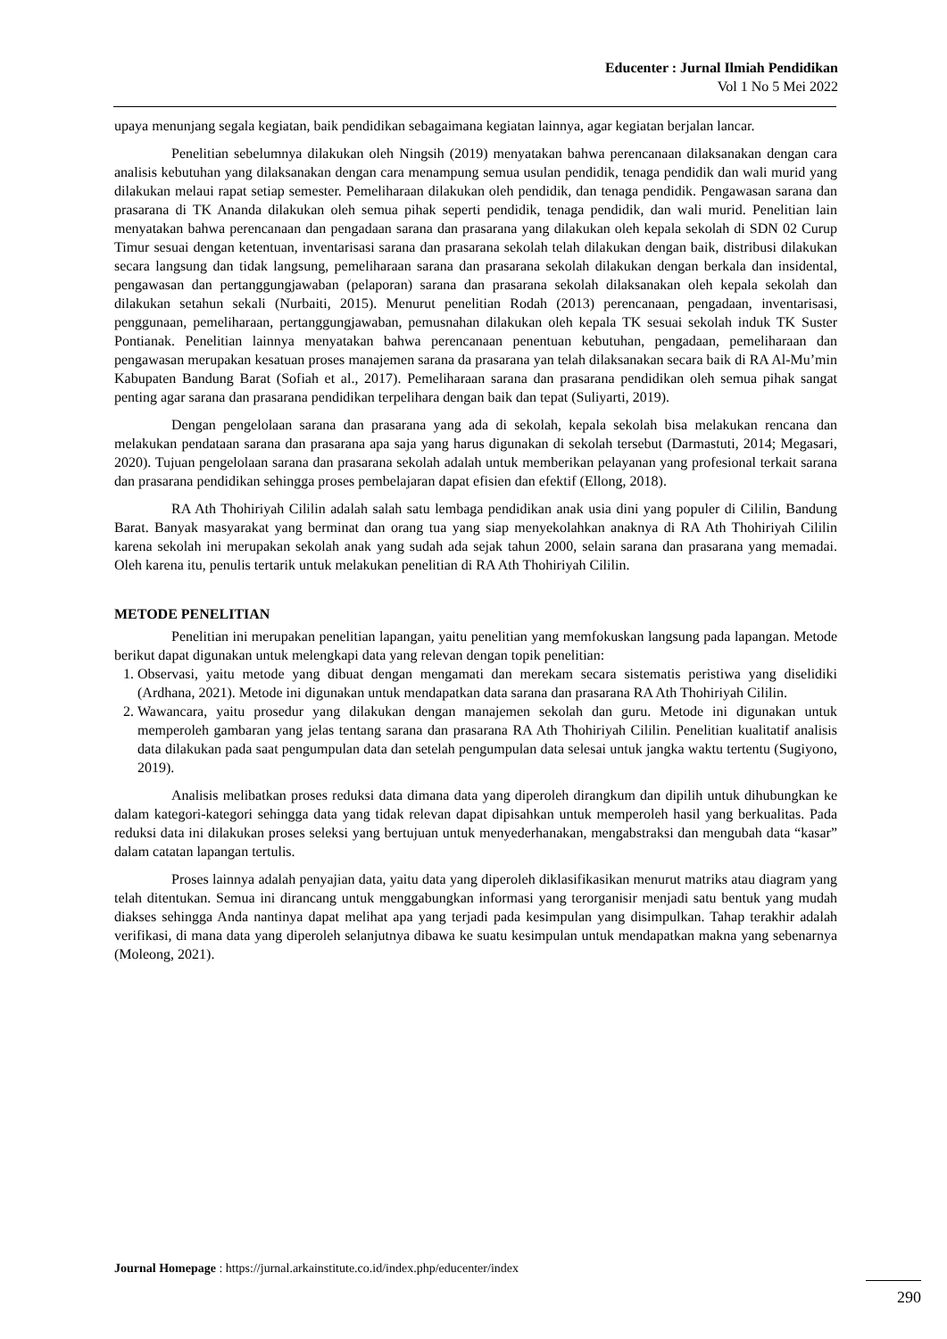Educenter : Jurnal Ilmiah Pendidikan
Vol 1 No 5 Mei 2022
upaya menunjang segala kegiatan, baik pendidikan sebagaimana kegiatan lainnya, agar kegiatan berjalan lancar.
Penelitian sebelumnya dilakukan oleh Ningsih (2019) menyatakan bahwa perencanaan dilaksanakan dengan cara analisis kebutuhan yang dilaksanakan dengan cara menampung semua usulan pendidik, tenaga pendidik dan wali murid yang dilakukan melaui rapat setiap semester. Pemeliharaan dilakukan oleh pendidik, dan tenaga pendidik. Pengawasan sarana dan prasarana di TK Ananda dilakukan oleh semua pihak seperti pendidik, tenaga pendidik, dan wali murid. Penelitian lain menyatakan bahwa perencanaan dan pengadaan sarana dan prasarana yang dilakukan oleh kepala sekolah di SDN 02 Curup Timur sesuai dengan ketentuan, inventarisasi sarana dan prasarana sekolah telah dilakukan dengan baik, distribusi dilakukan secara langsung dan tidak langsung, pemeliharaan sarana dan prasarana sekolah dilakukan dengan berkala dan insidental, pengawasan dan pertanggungjawaban (pelaporan) sarana dan prasarana sekolah dilaksanakan oleh kepala sekolah dan dilakukan setahun sekali (Nurbaiti, 2015). Menurut penelitian Rodah (2013) perencanaan, pengadaan, inventarisasi, penggunaan, pemeliharaan, pertanggungjawaban, pemusnahan dilakukan oleh kepala TK sesuai sekolah induk TK Suster Pontianak. Penelitian lainnya menyatakan bahwa perencanaan penentuan kebutuhan, pengadaan, pemeliharaan dan pengawasan merupakan kesatuan proses manajemen sarana da prasarana yan telah dilaksanakan secara baik di RA Al-Mu’min Kabupaten Bandung Barat (Sofiah et al., 2017). Pemeliharaan sarana dan prasarana pendidikan oleh semua pihak sangat penting agar sarana dan prasarana pendidikan terpelihara dengan baik dan tepat (Suliyarti, 2019).
Dengan pengelolaan sarana dan prasarana yang ada di sekolah, kepala sekolah bisa melakukan rencana dan melakukan pendataan sarana dan prasarana apa saja yang harus digunakan di sekolah tersebut (Darmastuti, 2014; Megasari, 2020). Tujuan pengelolaan sarana dan prasarana sekolah adalah untuk memberikan pelayanan yang profesional terkait sarana dan prasarana pendidikan sehingga proses pembelajaran dapat efisien dan efektif (Ellong, 2018).
RA Ath Thohiriyah Cililin adalah salah satu lembaga pendidikan anak usia dini yang populer di Cililin, Bandung Barat. Banyak masyarakat yang berminat dan orang tua yang siap menyekolahkan anaknya di RA Ath Thohiriyah Cililin karena sekolah ini merupakan sekolah anak yang sudah ada sejak tahun 2000, selain sarana dan prasarana yang memadai. Oleh karena itu, penulis tertarik untuk melakukan penelitian di RA Ath Thohiriyah Cililin.
METODE PENELITIAN
Penelitian ini merupakan penelitian lapangan, yaitu penelitian yang memfokuskan langsung pada lapangan. Metode berikut dapat digunakan untuk melengkapi data yang relevan dengan topik penelitian:
1. Observasi, yaitu metode yang dibuat dengan mengamati dan merekam secara sistematis peristiwa yang diselidiki (Ardhana, 2021). Metode ini digunakan untuk mendapatkan data sarana dan prasarana RA Ath Thohiriyah Cililin.
2. Wawancara, yaitu prosedur yang dilakukan dengan manajemen sekolah dan guru. Metode ini digunakan untuk memperoleh gambaran yang jelas tentang sarana dan prasarana RA Ath Thohiriyah Cililin. Penelitian kualitatif analisis data dilakukan pada saat pengumpulan data dan setelah pengumpulan data selesai untuk jangka waktu tertentu (Sugiyono, 2019).
Analisis melibatkan proses reduksi data dimana data yang diperoleh dirangkum dan dipilih untuk dihubungkan ke dalam kategori-kategori sehingga data yang tidak relevan dapat dipisahkan untuk memperoleh hasil yang berkualitas. Pada reduksi data ini dilakukan proses seleksi yang bertujuan untuk menyederhanakan, mengabstraksi dan mengubah data “kasar” dalam catatan lapangan tertulis.
Proses lainnya adalah penyajian data, yaitu data yang diperoleh diklasifikasikan menurut matriks atau diagram yang telah ditentukan. Semua ini dirancang untuk menggabungkan informasi yang terorganisir menjadi satu bentuk yang mudah diakses sehingga Anda nantinya dapat melihat apa yang terjadi pada kesimpulan yang disimpulkan. Tahap terakhir adalah verifikasi, di mana data yang diperoleh selanjutnya dibawa ke suatu kesimpulan untuk mendapatkan makna yang sebenarnya (Moleong, 2021).
Journal Homepage : https://jurnal.arkainstitute.co.id/index.php/educenter/index
290